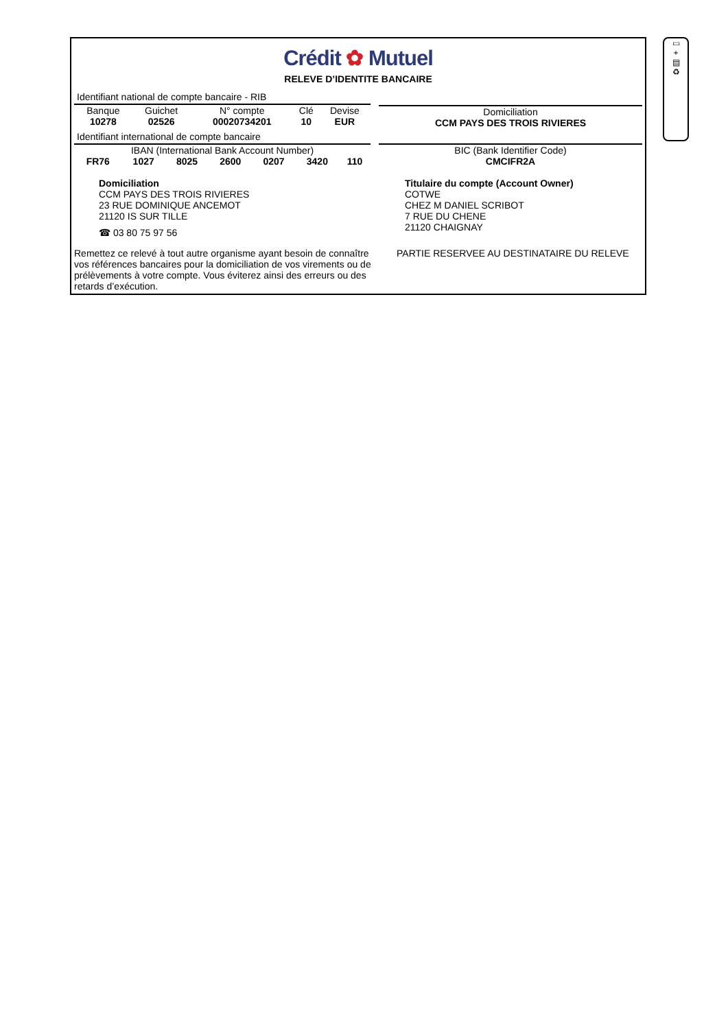Crédit ✿ Mutuel
RELEVE D’IDENTITE BANCAIRE
Identifiant national de compte bancaire - RIB
| Banque | Guichet | N° compte | Clé | Devise |
| --- | --- | --- | --- | --- |
| 10278 | 02526 | 00020734201 | 10 | EUR |
Identifiant international de compte bancaire
IBAN (International Bank Account Number)
| FR76 | 1027 | 8025 | 2600 | 0207 | 3420 | 110 |
Domiciliation
CCM PAYS DES TROIS RIVIERES
BIC (Bank Identifier Code)
CMCIFR2A
Domiciliation
CCM PAYS DES TROIS RIVIERES
23 RUE DOMINIQUE ANCEMOT
21120 IS SUR TILLE
☎ 03 80 75 97 56
Titulaire du compte (Account Owner)
COTWE
CHEZ M DANIEL SCRIBOT
7 RUE DU CHENE
21120 CHAIGNAY
Remettez ce relevé à tout autre organisme ayant besoin de connaître vos références bancaires pour la domiciliation de vos virements ou de prélèvements à votre compte. Vous éviterez ainsi des erreurs ou des retards d’exécution.
PARTIE RESERVEE AU DESTINATAIRE DU RELEVE
▭
+
▤
♻